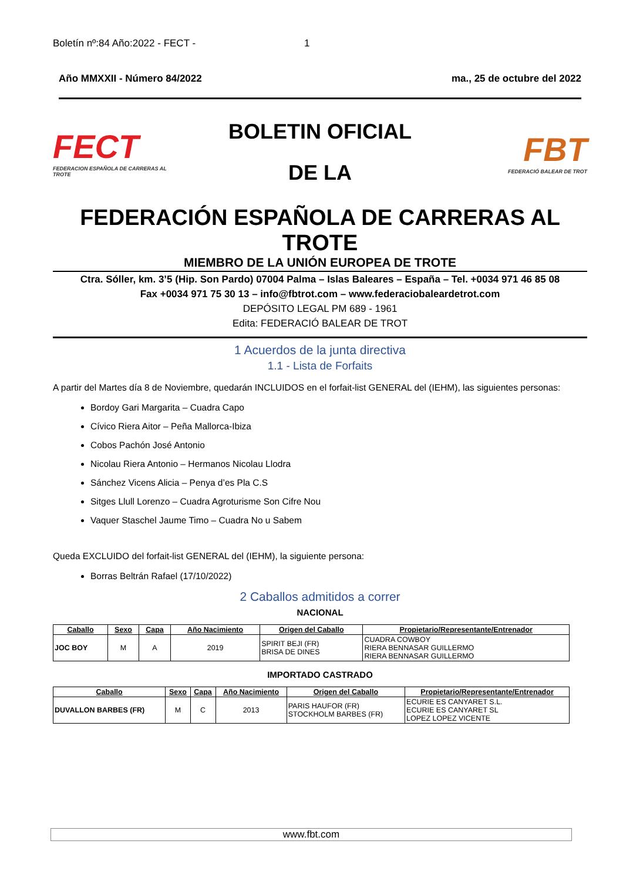Boletín nº:84 Año:2022 - FECT - 1
Año MMXXII - Número 84/2022 ma., 25 de octubre del 2022
FECT
FEDERACION ESPAÑOLA DE CARRERAS AL TROTE
BOLETIN OFICIAL
DE LA
FBT
FEDERACIÓ BALEAR DE TROT
FEDERACIÓN ESPAÑOLA DE CARRERAS AL TROTE
MIEMBRO DE LA UNIÓN EUROPEA DE TROTE
Ctra. Sóller, km. 3’5 (Hip. Son Pardo) 07004 Palma – Islas Baleares – España – Tel. +0034 971 46 85 08
Fax +0034 971 75 30 13 – info@fbtrot.com – www.federaciobaleardetrot.com
DEPÓSITO LEGAL PM 689 - 1961
Edita: FEDERACIÓ BALEAR DE TROT
1 Acuerdos de la junta directiva
1.1 - Lista de Forfaits
A partir del Martes día 8 de Noviembre, quedarán INCLUIDOS en el forfait-list GENERAL del (IEHM), las siguientes personas:
Bordoy Gari Margarita – Cuadra Capo
Cívico Riera Aitor – Peña Mallorca-Ibiza
Cobos Pachón José Antonio
Nicolau Riera Antonio – Hermanos Nicolau Llodra
Sánchez Vicens Alicia – Penya d’es Pla C.S
Sitges Llull Lorenzo – Cuadra Agroturisme Son Cifre Nou
Vaquer Staschel Jaume Timo – Cuadra No u Sabem
Queda EXCLUIDO del forfait-list GENERAL del (IEHM), la siguiente persona:
Borras Beltrán Rafael (17/10/2022)
2 Caballos admitidos a correr
NACIONAL
| Caballo | Sexo | Capa | Año Nacimiento | Origen del Caballo | Propietario/Representante/Entrenador |
| --- | --- | --- | --- | --- | --- |
| JOC BOY | M | A | 2019 | SPIRIT BEJI (FR) BRISA DE DINES | CUADRA COWBOY RIERA BENNASAR GUILLERMO RIERA BENNASAR GUILLERMO |
IMPORTADO CASTRADO
| Caballo | Sexo | Capa | Año Nacimiento | Origen del Caballo | Propietario/Representante/Entrenador |
| --- | --- | --- | --- | --- | --- |
| DUVALLON BARBES (FR) | M | C | 2013 | PARIS HAUFOR (FR) STOCKHOLM BARBES (FR) | ECURIE ES CANYARET S.L. ECURIE ES CANYARET SL LOPEZ LOPEZ VICENTE |
www.fbt.com